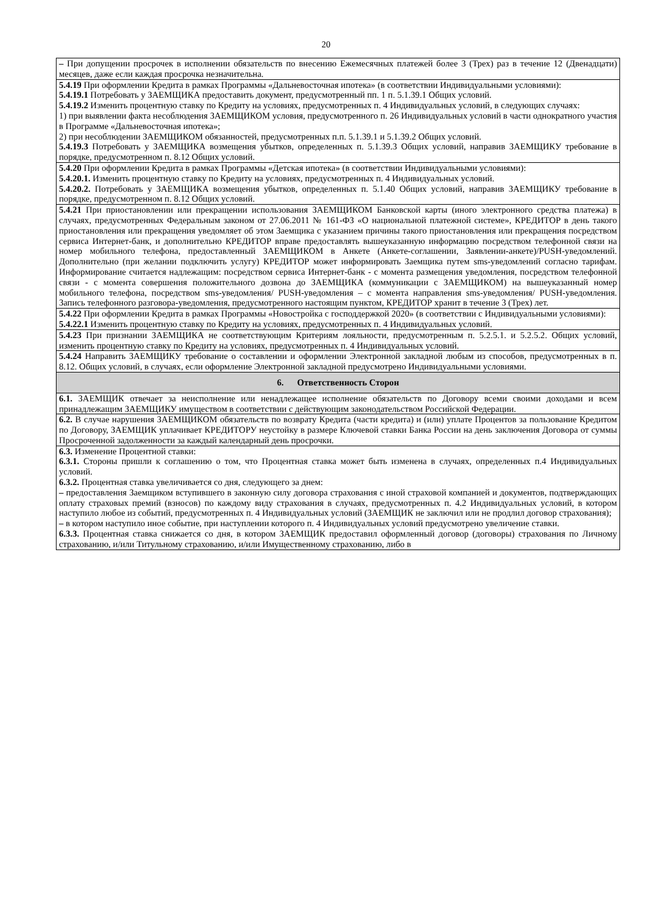20
– При допущении просрочек в исполнении обязательств по внесению Ежемесячных платежей более 3 (Трех) раз в течение 12 (Двенадцати) месяцев, даже если каждая просрочка незначительна.
5.4.19 При оформлении Кредита в рамках Программы «Дальневосточная ипотека» (в соответствии Индивидуальными условиями):
5.4.19.1 Потребовать у ЗАЕМЩИКА предоставить документ, предусмотренный пп. 1 п. 5.1.39.1 Общих условий.
5.4.19.2 Изменить процентную ставку по Кредиту на условиях, предусмотренных п. 4 Индивидуальных условий, в следующих случаях:
1) при выявлении факта несоблюдения ЗАЕМЩИКОМ условия, предусмотренного п. 26 Индивидуальных условий в части однократного участия в Программе «Дальневосточная ипотека»;
2) при несоблюдении ЗАЕМЩИКОМ обязанностей, предусмотренных п.п. 5.1.39.1 и 5.1.39.2 Общих условий.
5.4.19.3 Потребовать у ЗАЕМЩИКА возмещения убытков, определенных п. 5.1.39.3 Общих условий, направив ЗАЕМЩИКУ требование в порядке, предусмотренном п. 8.12 Общих условий.
5.4.20 При оформлении Кредита в рамках Программы «Детская ипотека» (в соответствии Индивидуальными условиями):
5.4.20.1. Изменить процентную ставку по Кредиту на условиях, предусмотренных п. 4 Индивидуальных условий.
5.4.20.2. Потребовать у ЗАЕМЩИКА возмещения убытков, определенных п. 5.1.40 Общих условий, направив ЗАЕМЩИКУ требование в порядке, предусмотренном п. 8.12 Общих условий.
5.4.21 При приостановлении или прекращении использования ЗАЕМЩИКОМ Банковской карты (иного электронного средства платежа) в случаях, предусмотренных Федеральным законом от 27.06.2011 № 161-ФЗ «О национальной платежной системе», КРЕДИТОР в день такого приостановления или прекращения уведомляет об этом Заемщика с указанием причины такого приостановления или прекращения посредством сервиса Интернет-банк, и дополнительно КРЕДИТОР вправе предоставлять вышеуказанную информацию посредством телефонной связи на номер мобильного телефона, предоставленный ЗАЕМЩИКОМ в Анкете (Анкете-соглашении, Заявлении-анкете)/PUSH-уведомлений. Дополнительно (при желании подключить услугу) КРЕДИТОР может информировать Заемщика путем sms-уведомлений согласно тарифам. Информирование считается надлежащим: посредством сервиса Интернет-банк - с момента размещения уведомления, посредством телефонной связи - с момента совершения положительного дозвона до ЗАЕМЩИКА (коммуникации с ЗАЕМЩИКОМ) на вышеуказанный номер мобильного телефона, посредством sms-уведомления/ PUSH-уведомления – с момента направления sms-уведомления/ PUSH-уведомления. Запись телефонного разговора-уведомления, предусмотренного настоящим пунктом, КРЕДИТОР хранит в течение 3 (Трех) лет.
5.4.22 При оформлении Кредита в рамках Программы «Новостройка с господдержкой 2020» (в соответствии с Индивидуальными условиями):
5.4.22.1 Изменить процентную ставку по Кредиту на условиях, предусмотренных п. 4 Индивидуальных условий.
5.4.23 При признании ЗАЕМЩИКА не соответствующим Критериям лояльности, предусмотренным п. 5.2.5.1. и 5.2.5.2. Общих условий, изменить процентную ставку по Кредиту на условиях, предусмотренных п. 4 Индивидуальных условий.
5.4.24 Направить ЗАЕМЩИКУ требование о составлении и оформлении Электронной закладной любым из способов, предусмотренных в п. 8.12. Общих условий, в случаях, если оформление Электронной закладной предусмотрено Индивидуальными условиями.
6. Ответственность Сторон
6.1. ЗАЕМЩИК отвечает за неисполнение или ненадлежащее исполнение обязательств по Договору всеми своими доходами и всем принадлежащим ЗАЕМЩИКУ имуществом в соответствии с действующим законодательством Российской Федерации.
6.2. В случае нарушения ЗАЕМЩИКОМ обязательств по возврату Кредита (части кредита) и (или) уплате Процентов за пользование Кредитом по Договору, ЗАЕМЩИК уплачивает КРЕДИТОРУ неустойку в размере Ключевой ставки Банка России на день заключения Договора от суммы Просроченной задолженности за каждый календарный день просрочки.
6.3. Изменение Процентной ставки:
6.3.1. Стороны пришли к соглашению о том, что Процентная ставка может быть изменена в случаях, определенных п.4 Индивидуальных условий.
6.3.2. Процентная ставка увеличивается со дня, следующего за днем:
– предоставления Заемщиком вступившего в законную силу договора страхования с иной страховой компанией и документов, подтверждающих оплату страховых премий (взносов) по каждому виду страхования в случаях, предусмотренных п. 4.2 Индивидуальных условий, в котором наступило любое из событий, предусмотренных п. 4 Индивидуальных условий (ЗАЕМЩИК не заключил или не продлил договор страхования);
– в котором наступило иное событие, при наступлении которого п. 4 Индивидуальных условий предусмотрено увеличение ставки.
6.3.3. Процентная ставка снижается со дня, в котором ЗАЕМЩИК предоставил оформленный договор (договоры) страхования по Личному страхованию, и/или Титульному страхованию, и/или Имущественному страхованию, либо в